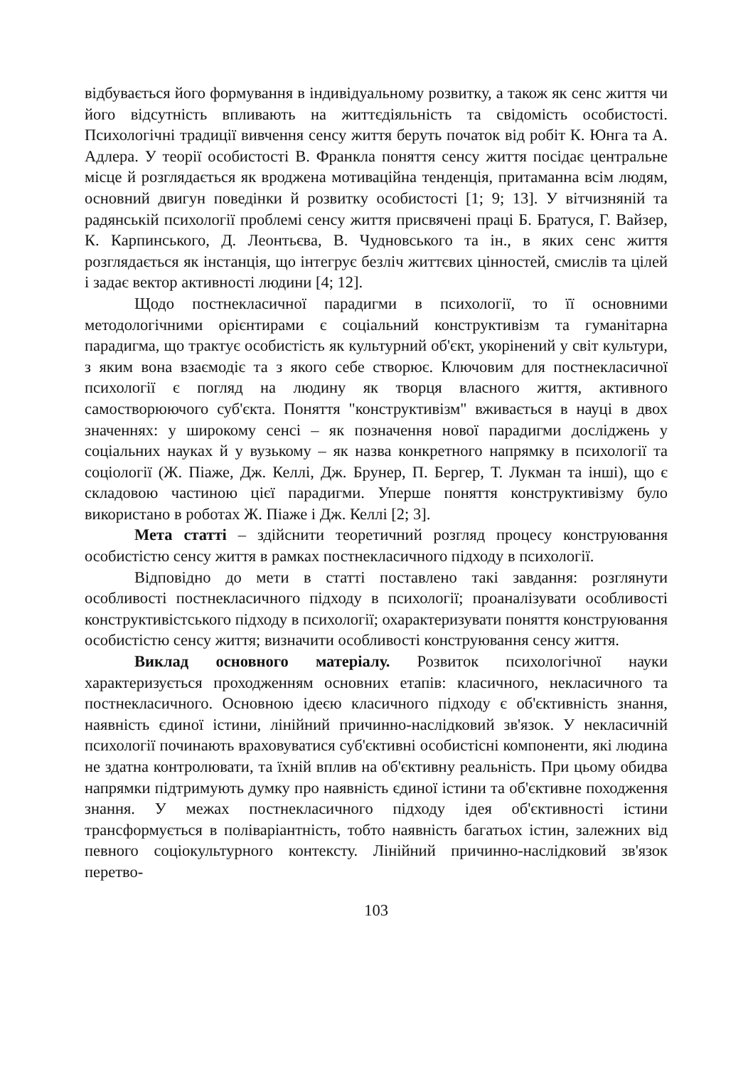відбувається його формування в індивідуальному розвитку, а також як сенс життя чи його відсутність впливають на життєдіяльність та свідомість особистості. Психологічні традиції вивчення сенсу життя беруть початок від робіт К. Юнга та А. Адлера. У теорії особистості В. Франкла поняття сенсу життя посідає центральне місце й розглядається як вроджена мотиваційна тенденція, притаманна всім людям, основний двигун поведінки й розвитку особистості [1; 9; 13]. У вітчизняній та радянській психології проблемі сенсу життя присвячені праці Б. Братуся, Г. Вайзер, К. Карпинського, Д. Леонтьєва, В. Чудновського та ін., в яких сенс життя розглядається як інстанція, що інтегрує безліч життєвих цінностей, смислів та цілей і задає вектор активності людини [4; 12].
Щодо постнекласичної парадигми в психології, то її основними методологічними орієнтирами є соціальний конструктивізм та гуманітарна парадигма, що трактує особистість як культурний об'єкт, укорінений у світ культури, з яким вона взаємодіє та з якого себе створює. Ключовим для постнекласичної психології є погляд на людину як творця власного життя, активного самостворюючого суб'єкта. Поняття "конструктивізм" вживається в науці в двох значеннях: у широкому сенсі – як позначення нової парадигми досліджень у соціальних науках й у вузькому – як назва конкретного напрямку в психології та соціології (Ж. Піаже, Дж. Келлі, Дж. Брунер, П. Бергер, Т. Лукман та інші), що є складовою частиною цієї парадигми. Уперше поняття конструктивізму було використано в роботах Ж. Піаже і Дж. Келлі [2; 3].
Мета статті – здійснити теоретичний розгляд процесу конструювання особистістю сенсу життя в рамках постнекласичного підходу в психології.
Відповідно до мети в статті поставлено такі завдання: розглянути особливості постнекласичного підходу в психології; проаналізувати особливості конструктивістського підходу в психології; охарактеризувати поняття конструювання особистістю сенсу життя; визначити особливості конструювання сенсу життя.
Виклад основного матеріалу. Розвиток психологічної науки характеризується проходженням основних етапів: класичного, некласичного та постнекласичного. Основною ідеєю класичного підходу є об'єктивність знання, наявність єдиної істини, лінійний причинно-наслідковий зв'язок. У некласичній психології починають враховуватися суб'єктивні особистісні компоненти, які людина не здатна контролювати, та їхній вплив на об'єктивну реальність. При цьому обидва напрямки підтримують думку про наявність єдиної істини та об'єктивне походження знання. У межах постнекласичного підходу ідея об'єктивності істини трансформується в поліваріантність, тобто наявність багатьох істин, залежних від певного соціокультурного контексту. Лінійний причинно-наслідковий зв'язок перетво-
103